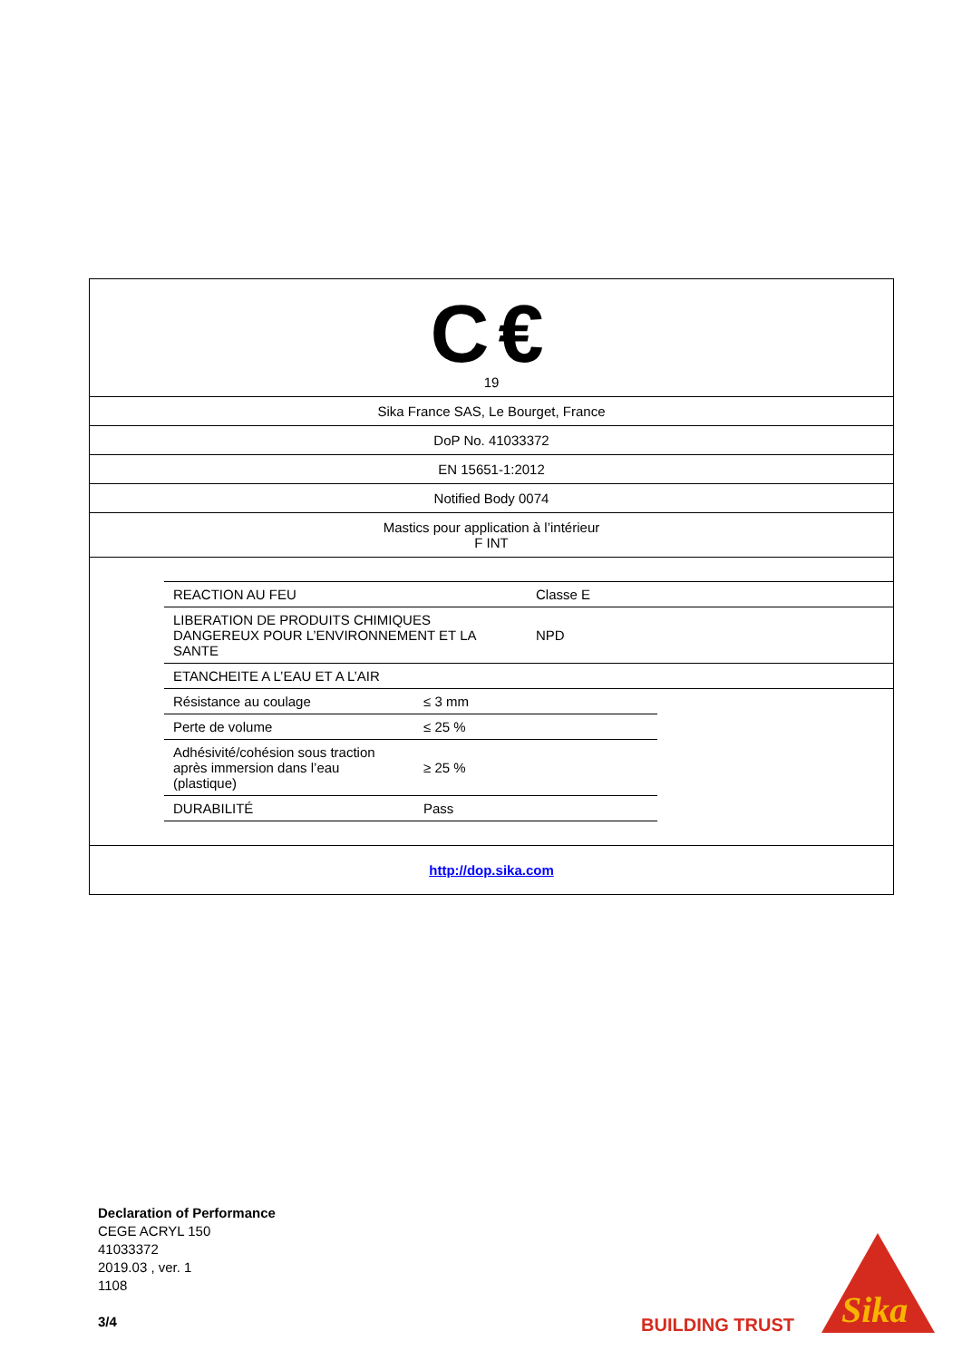C€
19
Sika France SAS, Le Bourget, France
DoP No. 41033372
EN 15651-1:2012
Notified Body 0074
Mastics pour application à l’intérieur
F INT
| REACTION AU FEU | Classe E |
| LIBERATION DE PRODUITS CHIMIQUES DANGEREUX POUR L’ENVIRONNEMENT ET LA SANTE | NPD |
| ETANCHEITE A L’EAU ET A L’AIR | |
| Résistance au coulage | ≤ 3 mm |
| Perte de volume | ≤ 25 % |
| Adhésivité/cohésion sous traction après immersion dans l’eau (plastique) | ≥ 25 % |
| DURABILITÉ | Pass |
http://dop.sika.com
Declaration of Performance
CEGE ACRYL 150
41033372
2019.03 , ver. 1
1108
3/4
BUILDING TRUST
Sika